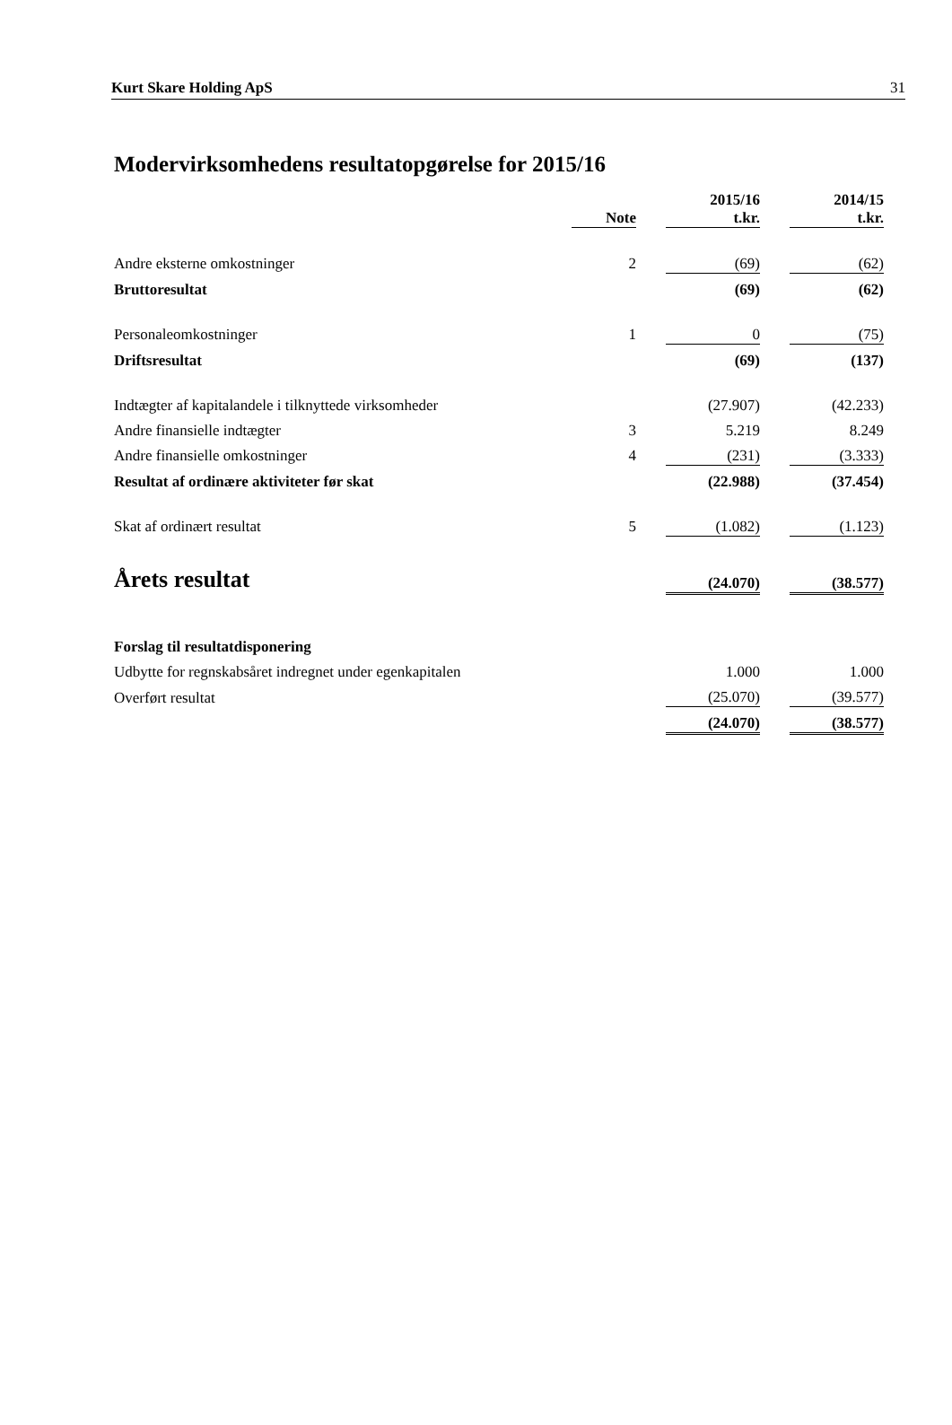Kurt Skare Holding ApS 31
Modervirksomhedens resultatopgørelse for 2015/16
| | Note | | 2015/16 t.kr. | | 2014/15 t.kr. |
| --- | --- | --- | --- | --- | --- |
| Andre eksterne omkostninger | 2 | | (69) | | (62) |
| Bruttoresultat | | | (69) | | (62) |
| Personaleomkostninger | 1 | | 0 | | (75) |
| Driftsresultat | | | (69) | | (137) |
| Indtægter af kapitalandele i tilknyttede virksomheder | | | (27.907) | | (42.233) |
| Andre finansielle indtægter | 3 | | 5.219 | | 8.249 |
| Andre finansielle omkostninger | 4 | | (231) | | (3.333) |
| Resultat af ordinære aktiviteter før skat | | | (22.988) | | (37.454) |
| Skat af ordinært resultat | 5 | | (1.082) | | (1.123) |
| Årets resultat | | | (24.070) | | (38.577) |
| Forslag til resultatdisponering | | | | | |
| Udbytte for regnskabsåret indregnet under egenkapitalen | | | 1.000 | | 1.000 |
| Overført resultat | | | (25.070) | | (39.577) |
| | | | (24.070) | | (38.577) |